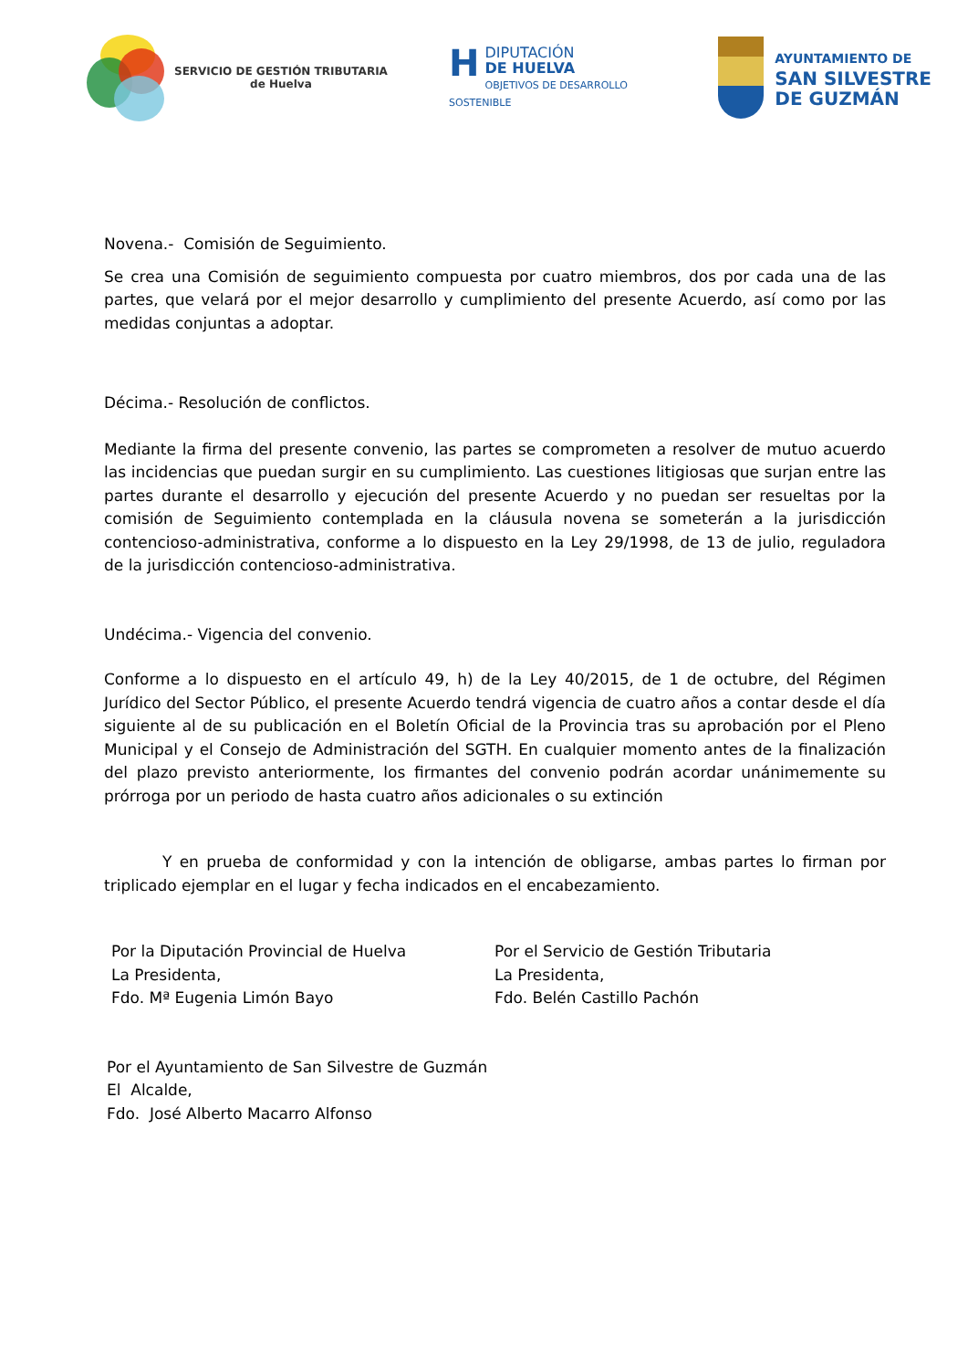SERVICIO DE GESTIÓN TRIBUTARIA
de Huelva
HDIPUTACIÓN
DE HUELVA
OBJETIVOS DE DESARROLLO SOSTENIBLE
AYUNTAMIENTO DE
SAN SILVESTRE
DE GUZMÁN
Novena.- Comisión de Seguimiento.
Se crea una Comisión de seguimiento compuesta por cuatro miembros, dos por cada una de las partes, que velará por el mejor desarrollo y cumplimiento del presente Acuerdo, así como por las medidas conjuntas a adoptar.
Décima.- Resolución de conflictos.
Mediante la firma del presente convenio, las partes se comprometen a resolver de mutuo acuerdo las incidencias que puedan surgir en su cumplimiento. Las cuestiones litigiosas que surjan entre las partes durante el desarrollo y ejecución del presente Acuerdo y no puedan ser resueltas por la comisión de Seguimiento contemplada en la cláusula novena se someterán a la jurisdicción contencioso-administrativa, conforme a lo dispuesto en la Ley 29/1998, de 13 de julio, reguladora de la jurisdicción contencioso-administrativa.
Undécima.- Vigencia del convenio.
Conforme a lo dispuesto en el artículo 49, h) de la Ley 40/2015, de 1 de octubre, del Régimen Jurídico del Sector Público, el presente Acuerdo tendrá vigencia de cuatro años a contar desde el día siguiente al de su publicación en el Boletín Oficial de la Provincia tras su aprobación por el Pleno Municipal y el Consejo de Administración del SGTH. En cualquier momento antes de la finalización del plazo previsto anteriormente, los firmantes del convenio podrán acordar unánimemente su prórroga por un periodo de hasta cuatro años adicionales o su extinción
Y en prueba de conformidad y con la intención de obligarse, ambas partes lo firman por triplicado ejemplar en el lugar y fecha indicados en el encabezamiento.
Por la Diputación Provincial de Huelva
La Presidenta,
Fdo. Mª Eugenia Limón Bayo
Por el Servicio de Gestión Tributaria
La Presidenta,
Fdo. Belén Castillo Pachón
Por el Ayuntamiento de San Silvestre de Guzmán
El Alcalde,
Fdo. José Alberto Macarro Alfonso